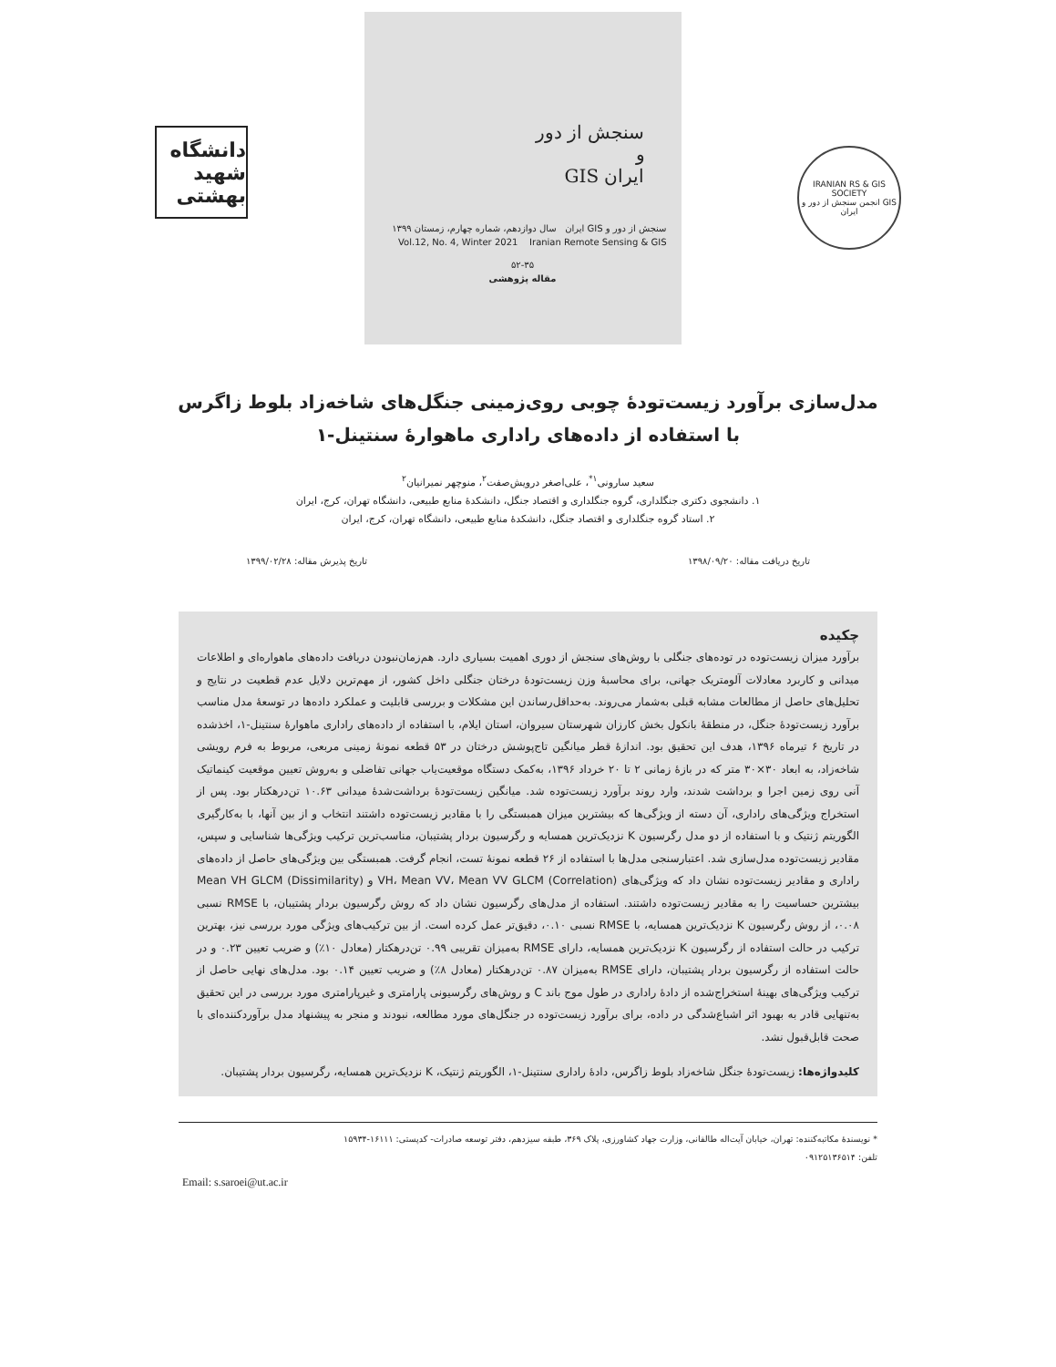دانشگاه شهید بهشتی
سنجش از دور
و
ایران GIS
سنجش از دور و GIS ایران سال دوازدهم، شماره چهارم، زمستان ۱۳۹۹
Vol.12, No. 4, Winter 2021 Iranian Remote Sensing & GIS
۵۲-۳۵
مقاله پژوهشی
IRANIAN RS & GIS SOCIETY
انجمن سنجش از دور و GIS ایران
مدل‌سازی برآورد زیست‌تودهٔ چوبی روی‌زمینی جنگل‌های شاخه‌زاد بلوط زاگرس
با استفاده از داده‌های راداری ماهوارهٔ سنتینل-۱
سعید سارونی<sup>۱*</sup>، علی‌اصغر درویش‌صفت<sup>۲</sup>، منوچهر نمیرانیان<sup>۲</sup>
۱. دانشجوی دکتری جنگلداری، گروه جنگلداری و اقتصاد جنگل، دانشکدهٔ منابع طبیعی، دانشگاه تهران، کرج، ایران
۲. استاد گروه جنگلداری و اقتصاد جنگل، دانشکدهٔ منابع طبیعی، دانشگاه تهران، کرج، ایران
تاریخ دریافت مقاله: ۱۳۹۸/۰۹/۲۰ تاریخ پذیرش مقاله: ۱۳۹۹/۰۲/۲۸
چکیده
برآورد میزان زیست‌توده در توده‌های جنگلی با روش‌های سنجش از دوری اهمیت بسیاری دارد. هم‌زمان‌نبودن دریافت داده‌های ماهواره‌ای و اطلاعات میدانی و کاربرد معادلات آلومتریک جهانی، برای محاسبهٔ وزن زیست‌تودهٔ درختان جنگلی داخل کشور، از مهم‌ترین دلایل عدم قطعیت در نتایج و تحلیل‌های حاصل از مطالعات مشابه قبلی به‌شمار می‌روند. به‌حداقل‌رساندن این مشکلات و بررسی قابلیت و عملکرد داده‌ها در توسعهٔ مدل مناسب برآورد زیست‌تودهٔ جنگل، در منطقهٔ بانکول بخش کارزان شهرستان سیروان، استان ایلام، با استفاده از داده‌های راداری ماهوارهٔ سنتینل-۱، اخذشده در تاریخ ۶ تیرماه ۱۳۹۶، هدف این تحقیق بود. اندازهٔ قطر میانگین تاج‌پوشش درختان در ۵۳ قطعه نمونهٔ زمینی مربعی، مربوط به فرم رویشی شاخه‌زاد، به ابعاد ۳۰×۳۰ متر که در بازهٔ زمانی ۲ تا ۲۰ خرداد ۱۳۹۶، به‌کمک دستگاه موقعیت‌یاب جهانی تفاضلی و به‌روش تعیین موقعیت کینماتیک آنی روی زمین اجرا و برداشت شدند، وارد روند برآورد زیست‌توده شد. میانگین زیست‌تودهٔ برداشت‌شدهٔ میدانی ۱۰.۶۳ تن‌درهکتار بود. پس از استخراج ویژگی‌های راداری، آن دسته از ویژگی‌ها که بیشترین میزان همبستگی را با مقادیر زیست‌توده داشتند انتخاب و از بین آنها، با به‌کارگیری الگوریتم ژنتیک و با استفاده از دو مدل رگرسیون K نزدیک‌ترین همسایه و رگرسیون بردار پشتیبان، مناسب‌ترین ترکیب ویژگی‌ها شناسایی و سپس، مقادیر زیست‌توده مدل‌سازی شد. اعتبارسنجی مدل‌ها با استفاده از ۲۶ قطعه نمونهٔ تست، انجام گرفت. همبستگی بین ویژگی‌های حاصل از داده‌های راداری و مقادیر زیست‌توده نشان داد که ویژگی‌های VH، Mean VV، Mean VV GLCM (Correlation) و Mean VH GLCM (Dissimilarity) بیشترین حساسیت را به مقادیر زیست‌توده داشتند. استفاده از مدل‌های رگرسیون نشان داد که روش رگرسیون بردار پشتیبان، با RMSE نسبی ۰.۰۸، از روش رگرسیون K نزدیک‌ترین همسایه، با RMSE نسبی ۰.۱۰، دقیق‌تر عمل کرده است. از بین ترکیب‌های ویژگی مورد بررسی نیز، بهترین ترکیب در حالت استفاده از رگرسیون K نزدیک‌ترین همسایه، دارای RMSE به‌میزان تقریبی ۰.۹۹ تن‌درهکتار (معادل ۱۰٪) و ضریب تعیین ۰.۲۳ و در حالت استفاده از رگرسیون بردار پشتیبان، دارای RMSE به‌میزان ۰.۸۷ تن‌درهکتار (معادل ۸٪) و ضریب تعیین ۰.۱۴ بود. مدل‌های نهایی حاصل از ترکیب ویژگی‌های بهینهٔ استخراج‌شده از دادهٔ راداری در طول موج باند C و روش‌های رگرسیونی پارامتری و غیرپارامتری مورد بررسی در این تحقیق به‌تنهایی قادر به بهبود اثر اشباع‌شدگی در داده، برای برآورد زیست‌توده در جنگل‌های مورد مطالعه، نبودند و منجر به پیشنهاد مدل برآوردکننده‌ای با صحت قابل‌قبول نشد.
کلیدواژه‌ها: زیست‌تودهٔ جنگل شاخه‌زاد بلوط زاگرس، دادهٔ راداری سنتینل-۱، الگوریتم ژنتیک، K نزدیک‌ترین همسایه، رگرسیون بردار پشتیبان.
* نویسندهٔ مکاتبه‌کننده: تهران، خیابان آیت‌اله طالقانی، وزارت جهاد کشاورزی، پلاک ۳۶۹، طبقه سیزدهم، دفتر توسعه صادرات- کدپستی: ۱۶۱۱۱-۱۵۹۳۴
تلفن: ۰۹۱۲۵۱۳۶۵۱۴
Email: s.saroei@ut.ac.ir